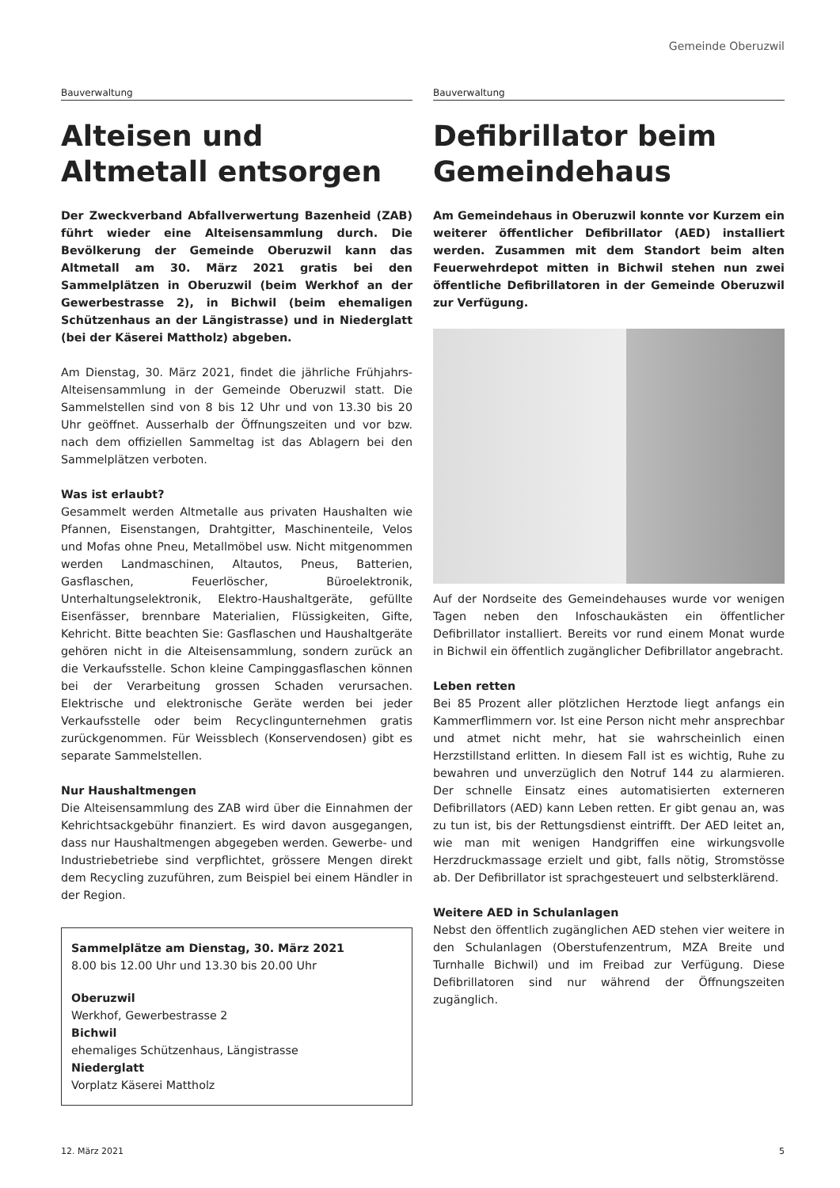Gemeinde Oberuzwil
Bauverwaltung
Alteisen und Altmetall entsorgen
Der Zweckverband Abfallverwertung Bazenheid (ZAB) führt wieder eine Alteisensammlung durch. Die Bevölkerung der Gemeinde Oberuzwil kann das Altmetall am 30. März 2021 gratis bei den Sammelplätzen in Oberuzwil (beim Werkhof an der Gewerbestrasse 2), in Bichwil (beim ehemaligen Schützenhaus an der Längistrasse) und in Niederglatt (bei der Käserei Mattholz) abgeben.
Am Dienstag, 30. März 2021, findet die jährliche Frühjahrs-Alteisensammlung in der Gemeinde Oberuzwil statt. Die Sammelstellen sind von 8 bis 12 Uhr und von 13.30 bis 20 Uhr geöffnet. Ausserhalb der Öffnungszeiten und vor bzw. nach dem offiziellen Sammeltag ist das Ablagern bei den Sammelplätzen verboten.
Was ist erlaubt?
Gesammelt werden Altmetalle aus privaten Haushalten wie Pfannen, Eisenstangen, Drahtgitter, Maschinenteile, Velos und Mofas ohne Pneu, Metallmöbel usw. Nicht mitgenommen werden Landmaschinen, Altautos, Pneus, Batterien, Gasflaschen, Feuerlöscher, Büroelektronik, Unterhaltungselektronik, Elektro-Haushaltgeräte, gefüllte Eisenfässer, brennbare Materialien, Flüssigkeiten, Gifte, Kehricht. Bitte beachten Sie: Gasflaschen und Haushaltgeräte gehören nicht in die Alteisensammlung, sondern zurück an die Verkaufsstelle. Schon kleine Campinggasflaschen können bei der Verarbeitung grossen Schaden verursachen. Elektrische und elektronische Geräte werden bei jeder Verkaufsstelle oder beim Recyclingunternehmen gratis zurückgenommen. Für Weissblech (Konservendosen) gibt es separate Sammelstellen.
Nur Haushaltmengen
Die Alteisensammlung des ZAB wird über die Einnahmen der Kehrichtsackgebühr finanziert. Es wird davon ausgegangen, dass nur Haushaltmengen abgegeben werden. Gewerbe- und Industriebetriebe sind verpflichtet, grössere Mengen direkt dem Recycling zuzuführen, zum Beispiel bei einem Händler in der Region.
Sammelplätze am Dienstag, 30. März 2021
8.00 bis 12.00 Uhr und 13.30 bis 20.00 Uhr
Oberuzwil
Werkhof, Gewerbestrasse 2
Bichwil
ehemaliges Schützenhaus, Längistrasse
Niederglatt
Vorplatz Käserei Mattholz
Bauverwaltung
Defibrillator beim Gemeindehaus
Am Gemeindehaus in Oberuzwil konnte vor Kurzem ein weiterer öffentlicher Defibrillator (AED) installiert werden. Zusammen mit dem Standort beim alten Feuerwehrdepot mitten in Bichwil stehen nun zwei öffentliche Defibrillatoren in der Gemeinde Oberuzwil zur Verfügung.
Auf der Nordseite des Gemeindehauses wurde vor wenigen Tagen neben den Infoschaukästen ein öffentlicher Defibrillator installiert. Bereits vor rund einem Monat wurde in Bichwil ein öffentlich zugänglicher Defibrillator angebracht.
Leben retten
Bei 85 Prozent aller plötzlichen Herztode liegt anfangs ein Kammerflimmern vor. Ist eine Person nicht mehr ansprechbar und atmet nicht mehr, hat sie wahrscheinlich einen Herzstillstand erlitten. In diesem Fall ist es wichtig, Ruhe zu bewahren und unverzüglich den Notruf 144 zu alarmieren. Der schnelle Einsatz eines automatisierten externeren Defibrillators (AED) kann Leben retten. Er gibt genau an, was zu tun ist, bis der Rettungsdienst eintrifft. Der AED leitet an, wie man mit wenigen Handgriffen eine wirkungsvolle Herzdruckmassage erzielt und gibt, falls nötig, Stromstösse ab. Der Defibrillator ist sprachgesteuert und selbsterklärend.
Weitere AED in Schulanlagen
Nebst den öffentlich zugänglichen AED stehen vier weitere in den Schulanlagen (Oberstufenzentrum, MZA Breite und Turnhalle Bichwil) und im Freibad zur Verfügung. Diese Defibrillatoren sind nur während der Öffnungszeiten zugänglich.
12. März 2021 5